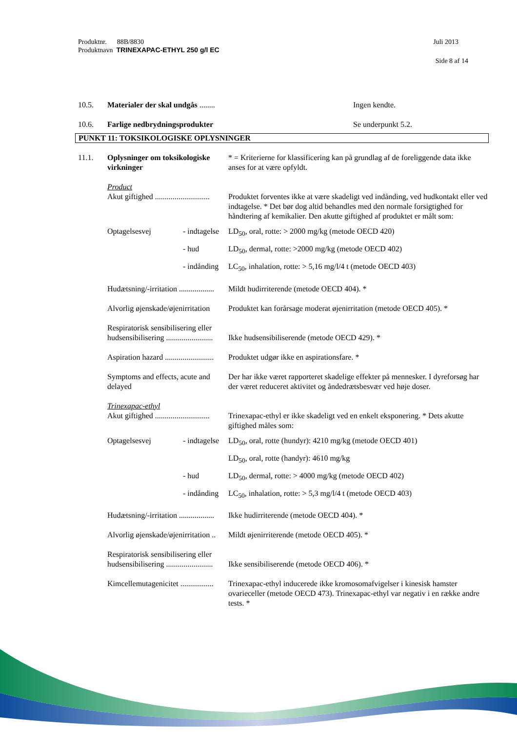Juli 2013 Produktnr. 88B/8830
Produktnavn TRINEXAPAC-ETHYL 250 g/l EC
Side 8 af 14
| 10.5. | Materialer der skal undgås ........ | Ingen kendte. |
| 10.6. | Farlige nedbrydningsprodukter | Se underpunkt 5.2. |
PUNKT 11: TOKSIKOLOGISKE OPLYSNINGER
| 11.1. | Oplysninger om toksikologiske virkninger | | * = Kriterierne for klassificering kan på grundlag af de foreliggende data ikke anses for at være opfyldt. |
| | Product | | |
| | Akut giftighed ............................ | | Produktet forventes ikke at være skadeligt ved indånding, ved hudkontakt eller ved indtagelse. * Det bør dog altid behandles med den normale forsigtighed for håndtering af kemikalier. Den akutte giftighed af produktet er målt som: |
| | Optagelsesvej | - indtagelse | LD<sub>50</sub>, oral, rotte: > 2000 mg/kg (metode OECD 420) |
| | | - hud | LD<sub>50</sub>, dermal, rotte: >2000 mg/kg (metode OECD 402) |
| | | - indånding | LC<sub>50</sub>, inhalation, rotte: > 5,16 mg/l/4 t (metode OECD 403) |
| | Hudætsning/-irritation .................. | | Mildt hudirriterende (metode OECD 404). * |
| | Alvorlig øjenskade/øjenirritation | | Produktet kan forårsage moderat øjenirritation (metode OECD 405). * |
| | Respiratorisk sensibilisering eller hudsensibilisering ........................ | | Ikke hudsensibiliserende (metode OECD 429). * |
| | Aspiration hazard ......................... | | Produktet udgør ikke en aspirationsfare. * |
| | Symptoms and effects, acute and delayed | | Der har ikke været rapporteret skadelige effekter på mennesker. I dyreforsøg har der været reduceret aktivitet og åndedrætsbesvær ved høje doser. |
| | Trinexapac-ethyl | | |
| | Akut giftighed ............................ | | Trinexapac-ethyl er ikke skadeligt ved en enkelt eksponering. * Dets akutte giftighed måles som: |
| | Optagelsesvej | - indtagelse | LD<sub>50</sub>, oral, rotte (hundyr): 4210 mg/kg (metode OECD 401) |
| | | | LD<sub>50</sub>, oral, rotte (handyr): 4610 mg/kg |
| | | - hud | LD<sub>50</sub>, dermal, rotte: > 4000 mg/kg (metode OECD 402) |
| | | - indånding | LC<sub>50</sub>, inhalation, rotte: > 5,3 mg/l/4 t (metode OECD 403) |
| | Hudætsning/-irritation .................. | | Ikke hudirriterende (metode OECD 404). * |
| | Alvorlig øjenskade/øjenirritation .. | | Mildt øjenirriterende (metode OECD 405). * |
| | Respiratorisk sensibilisering eller hudsensibilisering ........................ | | Ikke sensibiliserende (metode OECD 406). * |
| | Kimcellemutagenicitet ................. | | Trinexapac-ethyl inducerede ikke kromosomafvigelser i kinesisk hamster ovarieceller (metode OECD 473). Trinexapac-ethyl var negativ i en række andre tests. * |